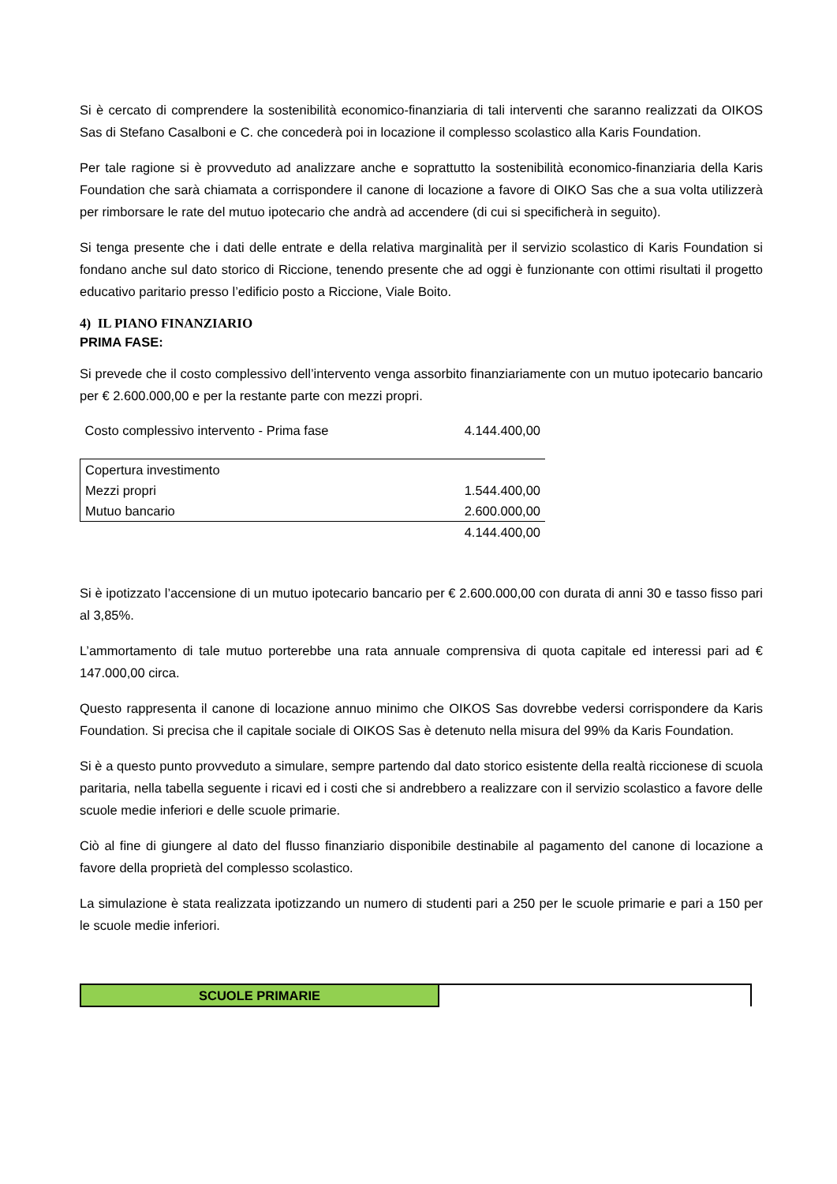Si è cercato di comprendere la sostenibilità economico-finanziaria di tali interventi che saranno realizzati da OIKOS Sas di Stefano Casalboni e C. che concederà poi in locazione il complesso scolastico alla Karis Foundation.
Per tale ragione si è provveduto ad analizzare anche e soprattutto la sostenibilità economico-finanziaria della Karis Foundation che sarà chiamata a corrispondere il canone di locazione a favore di OIKO Sas che a sua volta utilizzerà per rimborsare le rate del mutuo ipotecario che andrà ad accendere (di cui si specificherà in seguito).
Si tenga presente che i dati delle entrate e della relativa marginalità per il servizio scolastico di Karis Foundation si fondano anche sul dato storico di Riccione, tenendo presente che ad oggi è funzionante con ottimi risultati il progetto educativo paritario presso l’edificio posto a Riccione, Viale Boito.
4) IL PIANO FINANZIARIO
PRIMA FASE:
Si prevede che il costo complessivo dell’intervento venga assorbito finanziariamente con un mutuo ipotecario bancario per € 2.600.000,00 e per la restante parte con mezzi propri.
| Costo complessivo intervento - Prima fase | 4.144.400,00 |
| Copertura investimento | |
| Mezzi propri | 1.544.400,00 |
| Mutuo bancario | 2.600.000,00 |
| | 4.144.400,00 |
Si è ipotizzato l’accensione di un mutuo ipotecario bancario per € 2.600.000,00 con durata di anni 30 e tasso fisso pari al 3,85%.
L’ammortamento di tale mutuo porterebbe una rata annuale comprensiva di quota capitale ed interessi pari ad € 147.000,00 circa.
Questo rappresenta il canone di locazione annuo minimo che OIKOS Sas dovrebbe vedersi corrispondere da Karis Foundation. Si precisa che il capitale sociale di OIKOS Sas è detenuto nella misura del 99% da Karis Foundation.
Si è a questo punto provveduto a simulare, sempre partendo dal dato storico esistente della realtà riccionese di scuola paritaria, nella tabella seguente i ricavi ed i costi che si andrebbero a realizzare con il servizio scolastico a favore delle scuole medie inferiori e delle scuole primarie.
Ciò al fine di giungere al dato del flusso finanziario disponibile destinabile al pagamento del canone di locazione a favore della proprietà del complesso scolastico.
La simulazione è stata realizzata ipotizzando un numero di studenti pari a 250 per le scuole primarie e pari a 150 per le scuole medie inferiori.
| SCUOLE PRIMARIE | |